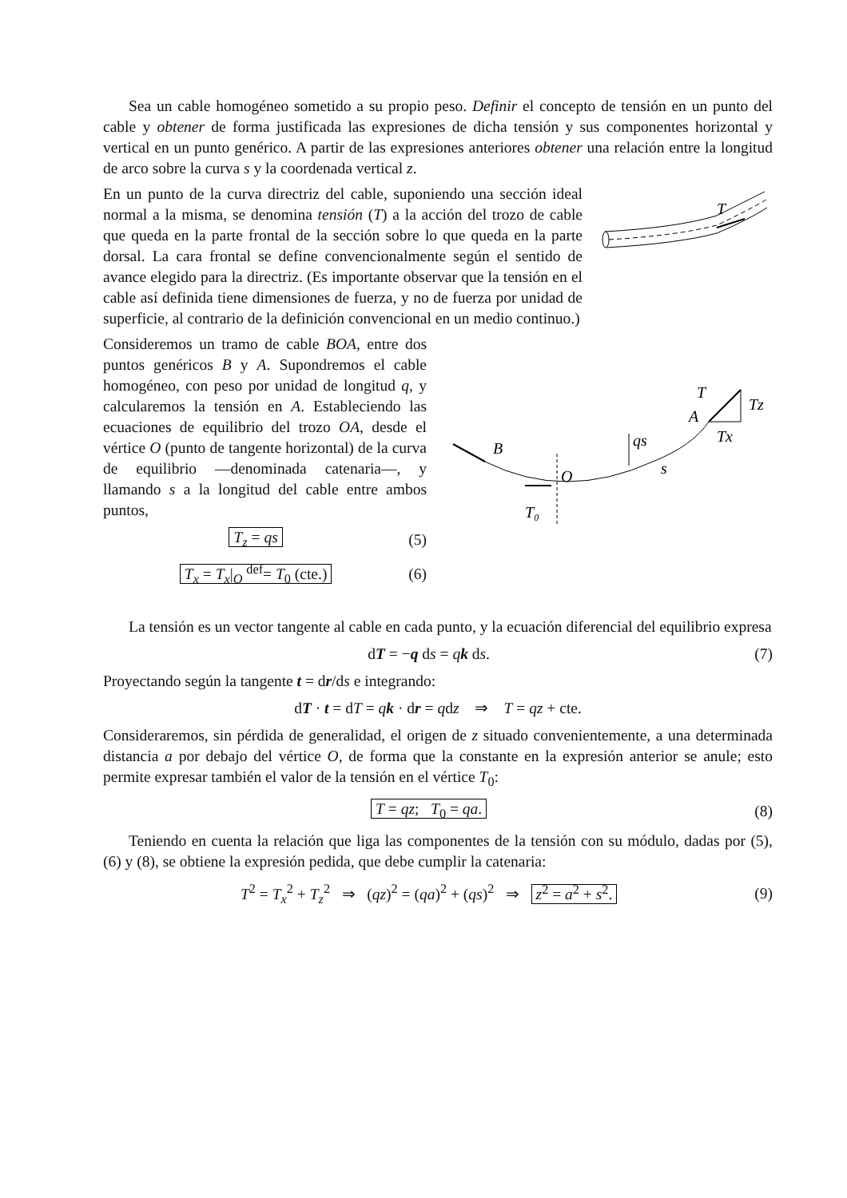Sea un cable homogéneo sometido a su propio peso. Definir el concepto de tensión en un punto del cable y obtener de forma justificada las expresiones de dicha tensión y sus componentes horizontal y vertical en un punto genérico. A partir de las expresiones anteriores obtener una relación entre la longitud de arco sobre la curva s y la coordenada vertical z.
En un punto de la curva directriz del cable, suponiendo una sección ideal normal a la misma, se denomina tensión (T) a la acción del trozo de cable que queda en la parte frontal de la sección sobre lo que queda en la parte dorsal. La cara frontal se define convencionalmente según el sentido de avance elegido para la directriz. (Es importante observar que la tensión en el cable así definida tiene dimensiones de fuerza, y no de fuerza por unidad de superficie, al contrario de la definición convencional en un medio continuo.)
T
Consideremos un tramo de cable BOA, entre dos puntos genéricos B y A. Supondremos el cable homogéneo, con peso por unidad de longitud q, y calcularemos la tensión en A. Estableciendo las ecuaciones de equilibrio del trozo OA, desde el vértice O (punto de tangente horizontal) de la curva de equilibrio —denominada catenaria—, y llamando s a la longitud del cable entre ambos puntos,
T<sub>z</sub> = qs (5)
T<sub>x</sub> = T<sub>x</sub>|<sub>O</sub> <sup>def</sup>= T<sub>0</sub> (cte.) (6)
B
O
T₀
qs
s
T
A
Tz
Tx
La tensión es un vector tangente al cable en cada punto, y la ecuación diferencial del equilibrio expresa
dT = −q ds = qk ds. (7)
Proyectando según la tangente t = dr/ds e integrando:
dT · t = dT = qk · dr = qdz ⇒ T = qz + cte.
Consideraremos, sin pérdida de generalidad, el origen de z situado convenientemente, a una determinada distancia a por debajo del vértice O, de forma que la constante en la expresión anterior se anule; esto permite expresar también el valor de la tensión en el vértice T<sub>0</sub>:
T = qz; T<sub>0</sub> = qa. (8)
Teniendo en cuenta la relación que liga las componentes de la tensión con su módulo, dadas por (5), (6) y (8), se obtiene la expresión pedida, que debe cumplir la catenaria:
T<sup>2</sup> = T<sub>x</sub><sup>2</sup> + T<sub>z</sub><sup>2</sup> ⇒ (qz)<sup>2</sup> = (qa)<sup>2</sup> + (qs)<sup>2</sup> ⇒ z<sup>2</sup> = a<sup>2</sup> + s<sup>2</sup>. (9)